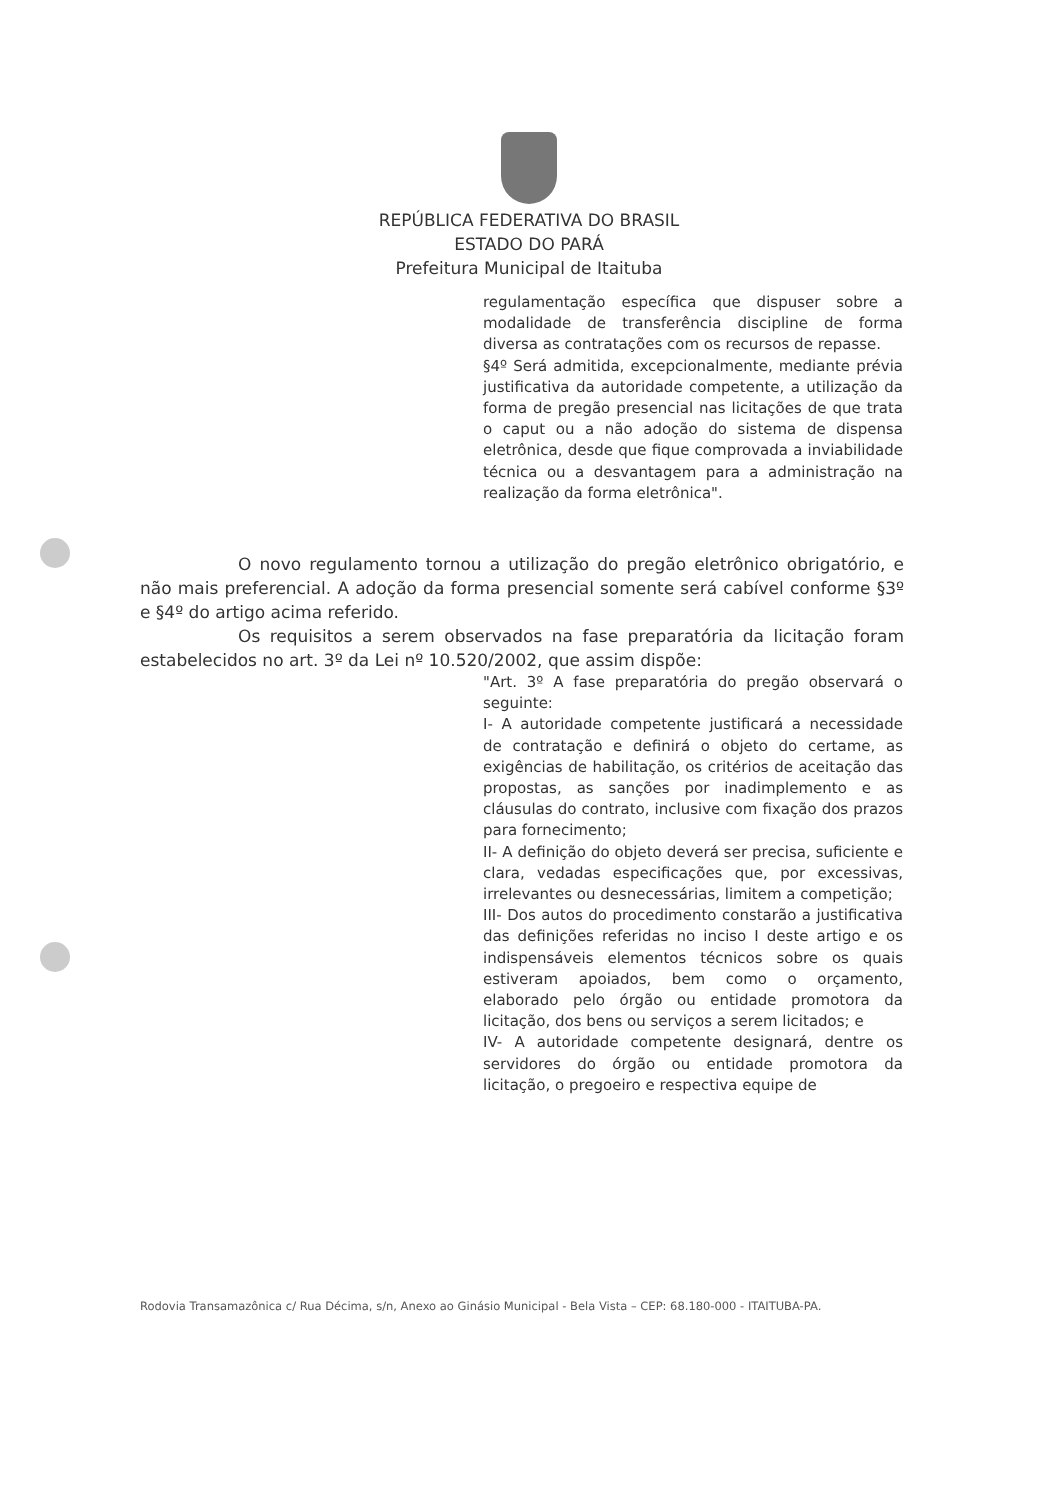REPÚBLICA FEDERATIVA DO BRASIL
ESTADO DO PARÁ
Prefeitura Municipal de Itaituba
regulamentação específica que dispuser sobre a modalidade de transferência discipline de forma diversa as contratações com os recursos de repasse.
§4º Será admitida, excepcionalmente, mediante prévia justificativa da autoridade competente, a utilização da forma de pregão presencial nas licitações de que trata o caput ou a não adoção do sistema de dispensa eletrônica, desde que fique comprovada a inviabilidade técnica ou a desvantagem para a administração na realização da forma eletrônica".
O novo regulamento tornou a utilização do pregão eletrônico obrigatório, e não mais preferencial. A adoção da forma presencial somente será cabível conforme §3º e §4º do artigo acima referido.
Os requisitos a serem observados na fase preparatória da licitação foram estabelecidos no art. 3º da Lei nº 10.520/2002, que assim dispõe:
"Art. 3º A fase preparatória do pregão observará o seguinte:
I- A autoridade competente justificará a necessidade de contratação e definirá o objeto do certame, as exigências de habilitação, os critérios de aceitação das propostas, as sanções por inadimplemento e as cláusulas do contrato, inclusive com fixação dos prazos para fornecimento;
II- A definição do objeto deverá ser precisa, suficiente e clara, vedadas especificações que, por excessivas, irrelevantes ou desnecessárias, limitem a competição;
III- Dos autos do procedimento constarão a justificativa das definições referidas no inciso I deste artigo e os indispensáveis elementos técnicos sobre os quais estiveram apoiados, bem como o orçamento, elaborado pelo órgão ou entidade promotora da licitação, dos bens ou serviços a serem licitados; e
IV- A autoridade competente designará, dentre os servidores do órgão ou entidade promotora da licitação, o pregoeiro e respectiva equipe de
Rodovia Transamazônica c/ Rua Décima, s/n, Anexo ao Ginásio Municipal - Bela Vista – CEP: 68.180-000 - ITAITUBA-PA.